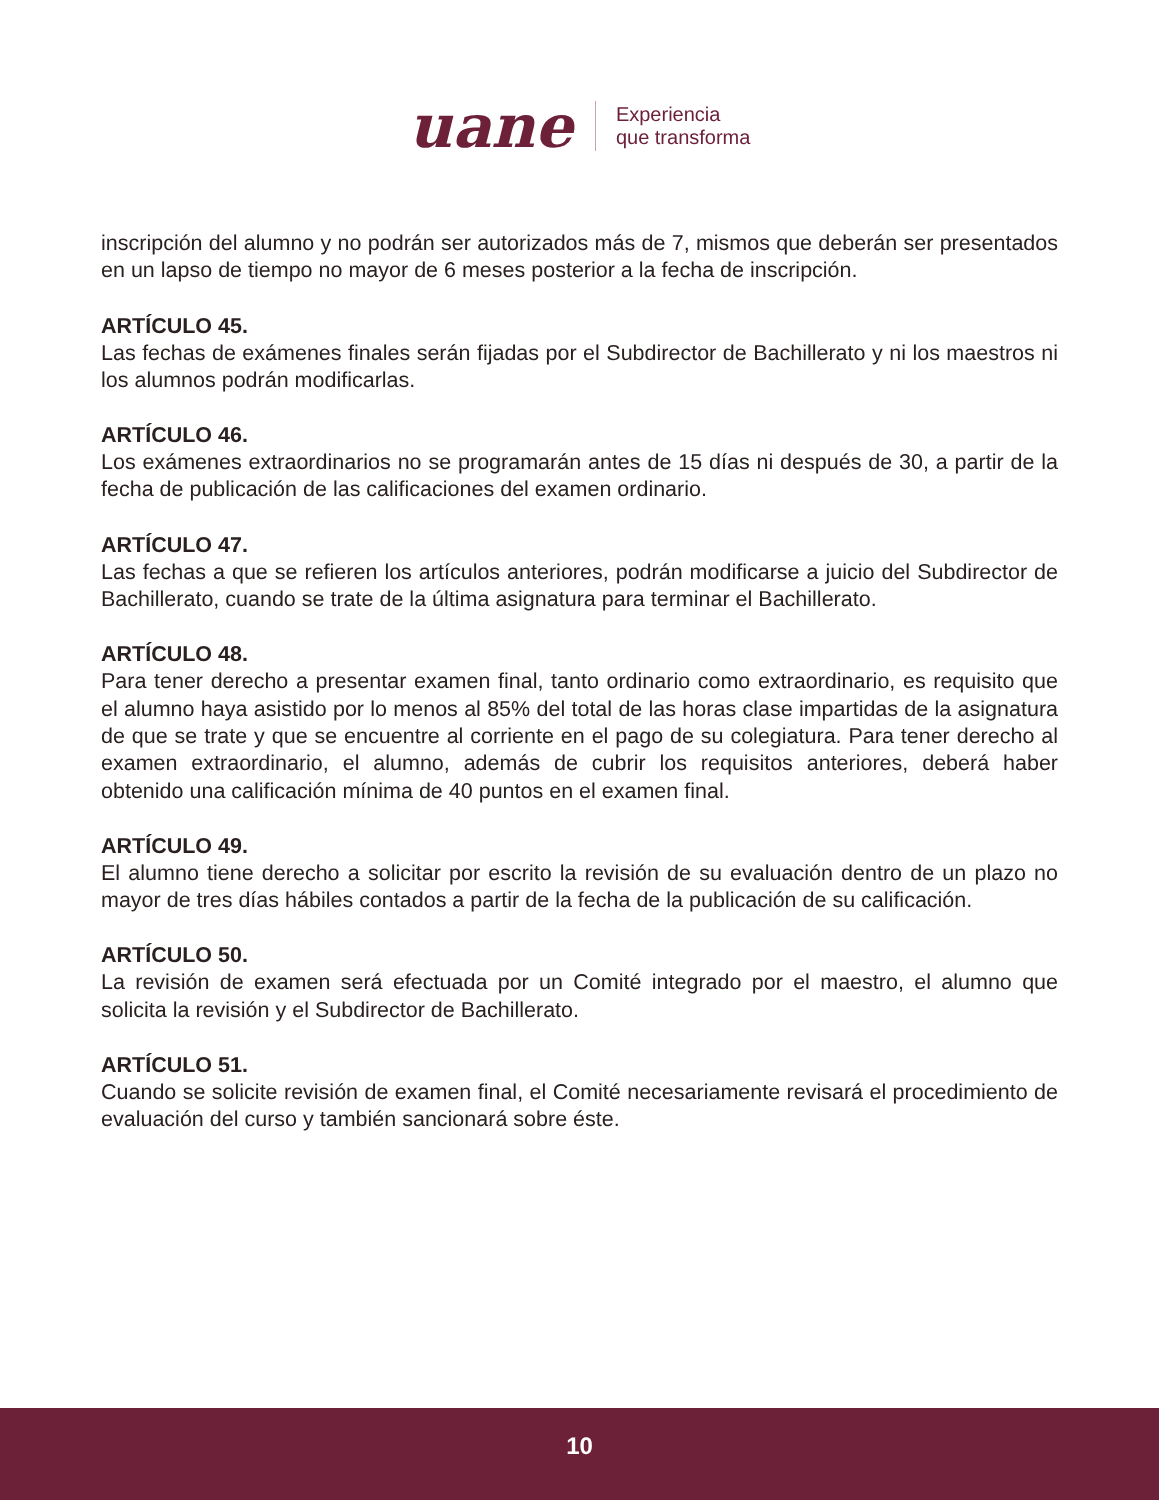uane
Experiencia
que transforma
inscripción del alumno y no podrán ser autorizados más de 7, mismos que deberán ser presentados en un lapso de tiempo no mayor de 6 meses posterior a la fecha de inscripción.
ARTÍCULO 45.
Las fechas de exámenes finales serán fijadas por el Subdirector de Bachillerato y ni los maestros ni los alumnos podrán modificarlas.
ARTÍCULO 46.
Los exámenes extraordinarios no se programarán antes de 15 días ni después de 30, a partir de la fecha de publicación de las calificaciones del examen ordinario.
ARTÍCULO 47.
Las fechas a que se refieren los artículos anteriores, podrán modificarse a juicio del Subdirector de Bachillerato, cuando se trate de la última asignatura para terminar el Bachillerato.
ARTÍCULO 48.
Para tener derecho a presentar examen final, tanto ordinario como extraordinario, es requisito que el alumno haya asistido por lo menos al 85% del total de las horas clase impartidas de la asignatura de que se trate y que se encuentre al corriente en el pago de su colegiatura. Para tener derecho al examen extraordinario, el alumno, además de cubrir los requisitos anteriores, deberá haber obtenido una calificación mínima de 40 puntos en el examen final.
ARTÍCULO 49.
El alumno tiene derecho a solicitar por escrito la revisión de su evaluación dentro de un plazo no mayor de tres días hábiles contados a partir de la fecha de la publicación de su calificación.
ARTÍCULO 50.
La revisión de examen será efectuada por un Comité integrado por el maestro, el alumno que solicita la revisión y el Subdirector de Bachillerato.
ARTÍCULO 51.
Cuando se solicite revisión de examen final, el Comité necesariamente revisará el procedimiento de evaluación del curso y también sancionará sobre éste.
10